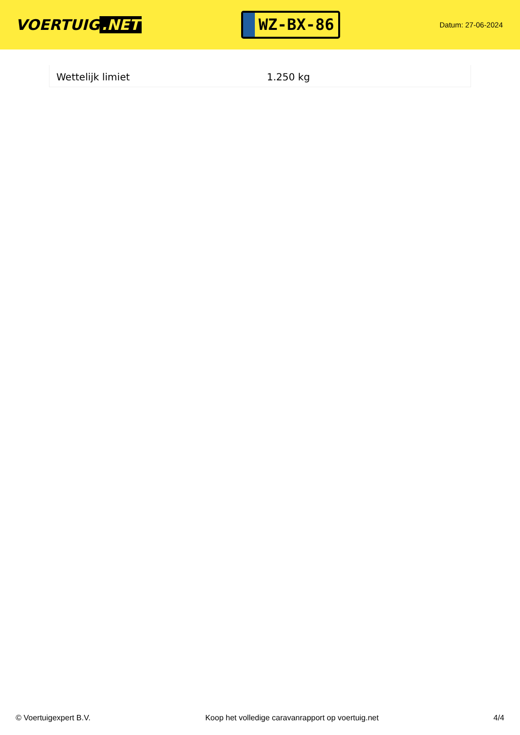VOERTUIG.NET
WZ-BX-86
Datum: 27-06-2024
| Wettelijk limiet | 1.250 kg |
© Voertuigexpert B.V. Koop het volledige caravanrapport op voertuig.net 4/4